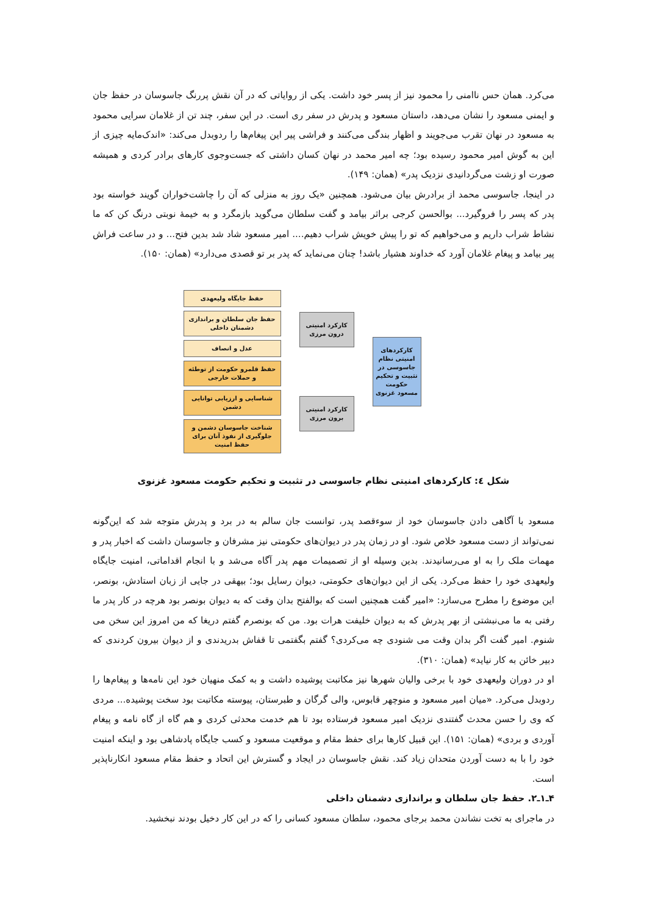می‌کرد. همان حس ناامنی را محمود نیز از پسر خود داشت. یکی از روایاتی که در آن نقش پررنگ جاسوسان در حفظ جان و ایمنی مسعود را نشان می‌دهد، داستان مسعود و پدرش در سفر ری است. در این سفر، چند تن از غلامان سرایی محمود به مسعود در نهان تقرب می‌جویند و اظهار بندگی می‌کنند و فراشی پیر این پیغام‌ها را ردوبدل می‌کند: «اندک‌مایه چیزی از این به گوش امیر محمود رسیده بود؛ چه امیر محمد در نهان کسان داشتی که جست‌وجوی کارهای برادر کردی و همیشه صورت او زشت می‌گردانیدی نزدیک پدر» (همان: ۱۴۹).
در اینجا، جاسوسی محمد از برادرش بیان می‌شود. همچنین «یک روز به منزلی که آن را چاشت‌خواران گویند خواسته بود پدر که پسر را فروگیرد... بوالحسن کرجی براثر بیامد و گفت سلطان می‌گوید بازمگرد و به خیمهٔ نوبتی درنگ کن که ما نشاط شراب داریم و می‌خواهیم که تو را پیش خویش شراب دهیم.... امیر مسعود شاد شد بدین فتح... و در ساعت فراش پیر بیامد و پیغام غلامان آورد که خداوند هشیار باشد! چنان می‌نماید که پدر بر تو قصدی می‌دارد» (همان: ۱۵۰).
حفظ جایگاه ولیعهدی
حفظ جان سلطان و براندازی دشمنان داخلی
عدل و انصاف
حفظ قلمرو حکومت از توطئه و حملات خارجی
شناسایی و ارزیابی توانایی دشمن
شناخت جاسوسان دشمن و جلوگیری از نفوذ آنان برای حفظ امنیت
کارکرد امنیتی درون مرزی
کارکرد امنیتی برون مرزی
کارکردهای امنیتی نظام جاسوسی در تثبیت و تحکیم حکومت مسعود غزنوی
شکل ٤: کارکردهای امنیتی نظام جاسوسی در تثبیت و تحکیم حکومت مسعود غزنوی
مسعود با آگاهی دادن جاسوسان خود از سوءقصد پدر، توانست جان سالم به در برد و پدرش متوجه شد که این‌گونه نمی‌تواند از دست مسعود خلاص شود. او در زمان پدر در دیوان‌های حکومتی نیز مشرفان و جاسوسان داشت که اخبار پدر و مهمات ملک را به او می‌رسانیدند. بدین وسیله او از تصمیمات مهم پدر آگاه می‌شد و با انجام اقداماتی، امنیت جایگاه ولیعهدی خود را حفظ می‌کرد. یکی از این دیوان‌های حکومتی، دیوان رسایل بود؛ بیهقی در جایی از زبان استادش، بونصر، این موضوع را مطرح می‌سازد: «امیر گفت همچنین است که بوالفتح بدان وقت که به دیوان بونصر بود هرچه در کار پدر ما رفتی به ما می‌نبشتی از بهر پدرش که به دیوان خلیفت هرات بود. من که بونصرم گفتم دریغا که من امروز این سخن می شنوم. امیر گفت اگر بدان وقت می شنودی چه می‌کردی؟ گفتم بگفتمی تا قفاش بدریدندی و از دیوان بیرون کردندی که دبیر خائن به کار نیاید» (همان: ۳۱۰).
او در دوران ولیعهدی خود با برخی والیان شهرها نیز مکاتبت پوشیده داشت و به کمک منهیان خود این نامه‌ها و پیغام‌ها را ردوبدل می‌کرد. «میان امیر مسعود و منوچهر قابوس، والی گرگان و طبرستان، پیوسته مکاتبت بود سخت پوشیده... مردی که وی را حسن محدث گفتندی نزدیک امیر مسعود فرستاده بود تا هم خدمت محدثی کردی و هم گاه از گاه نامه و پیغام آوردی و بردی» (همان: ۱۵۱). این قبیل کارها برای حفظ مقام و موقعیت مسعود و کسب جایگاه پادشاهی بود و اینکه امنیت خود را با به دست آوردن متحدان زیاد کند. نقش جاسوسان در ایجاد و گسترش این اتحاد و حفظ مقام مسعود انکارناپذیر است.
۴ـ۱ـ۲. حفظ جان سلطان و براندازی دشمنان داخلی
در ماجرای به تخت نشاندن محمد برجای محمود، سلطان مسعود کسانی را که در این کار دخیل بودند نبخشید.